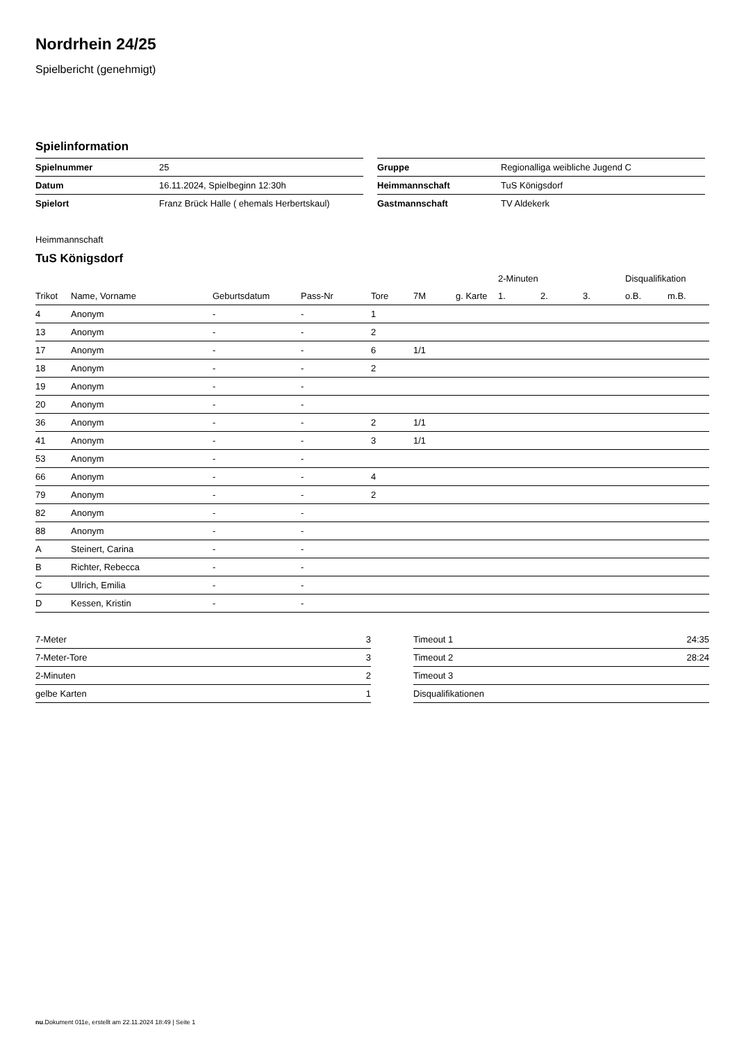Nordrhein 24/25
Spielbericht (genehmigt)
Spielinformation
| Spielnummer | 25 |
| Datum | 16.11.2024, Spielbeginn 12:30h |
| Spielort | Franz Brück Halle ( ehemals Herbertskaul) |
| Gruppe | Regionalliga weibliche Jugend C |
| Heimmannschaft | TuS Königsdorf |
| Gastmannschaft | TV Aldekerk |
Heimmannschaft
TuS Königsdorf
| | | | | | | | 2-Minuten | | | Disqualifikation | |
| --- | --- | --- | --- | --- | --- | --- | --- | --- | --- | --- | --- |
| Trikot | Name, Vorname | Geburtsdatum | Pass-Nr | Tore | 7M | g. Karte | 1. | 2. | 3. | o.B. | m.B. |
| 4 | Anonym | - | - | 1 | | | | | | | |
| 13 | Anonym | - | - | 2 | | | | | | | |
| 17 | Anonym | - | - | 6 | 1/1 | | | | | | |
| 18 | Anonym | - | - | 2 | | | | | | | |
| 19 | Anonym | - | - | | | | | | | | |
| 20 | Anonym | - | - | | | | | | | | |
| 36 | Anonym | - | - | 2 | 1/1 | | | | | | |
| 41 | Anonym | - | - | 3 | 1/1 | | | | | | |
| 53 | Anonym | - | - | | | | | | | | |
| 66 | Anonym | - | - | 4 | | | | | | | |
| 79 | Anonym | - | - | 2 | | | | | | | |
| 82 | Anonym | - | - | | | | | | | | |
| 88 | Anonym | - | - | | | | | | | | |
| A | Steinert, Carina | - | - | | | | | | | | |
| B | Richter, Rebecca | - | - | | | | | | | | |
| C | Ullrich, Emilia | - | - | | | | | | | | |
| D | Kessen, Kristin | - | - | | | | | | | | |
| 7-Meter | 3 |
| 7-Meter-Tore | 3 |
| 2-Minuten | 2 |
| gelbe Karten | 1 |
| Timeout 1 | 24:35 |
| Timeout 2 | 28:24 |
| Timeout 3 | |
| Disqualifikationen | |
nu.Dokument 011e, erstellt am 22.11.2024 18:49 | Seite 1